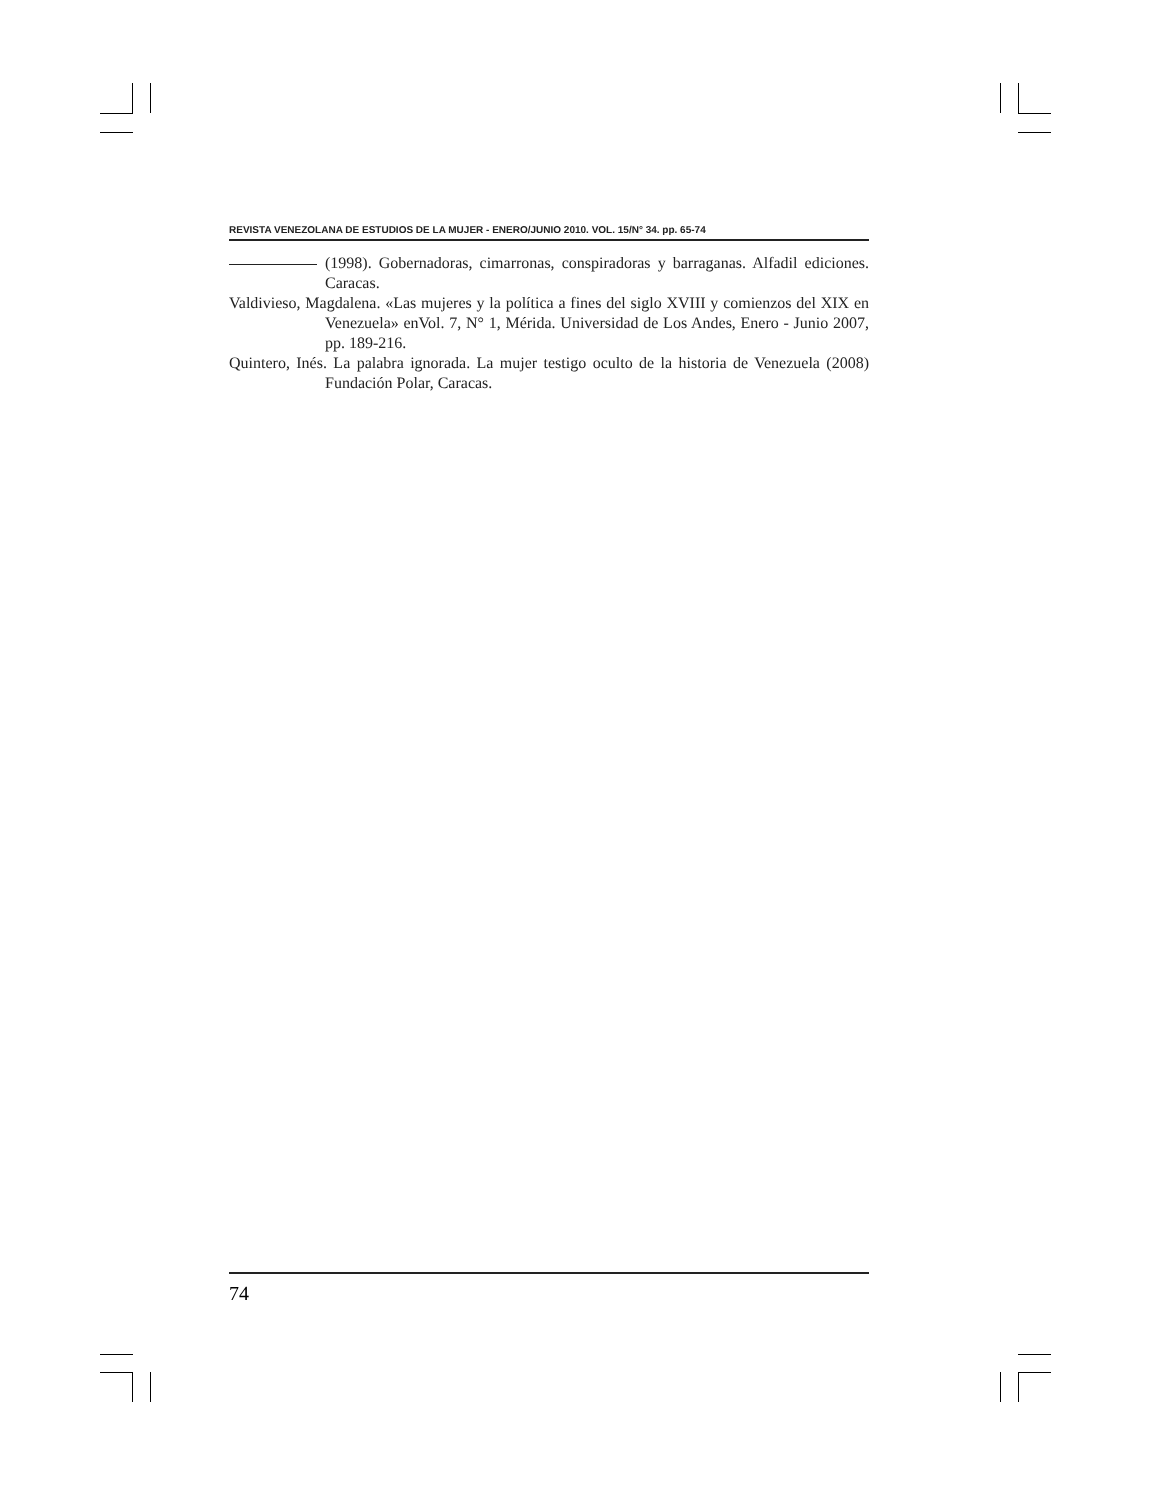REVISTA VENEZOLANA DE ESTUDIOS DE LA MUJER - ENERO/JUNIO 2010. VOL. 15/N° 34. pp. 65-74
(1998). Gobernadoras, cimarronas, conspiradoras y barraganas. Alfadil ediciones. Caracas.
Valdivieso, Magdalena. «Las mujeres y la política a fines del siglo XVIII y comienzos del XIX en Venezuela» enVol. 7, N° 1, Mérida. Universidad de Los Andes, Enero - Junio 2007, pp. 189-216.
Quintero, Inés. La palabra ignorada. La mujer testigo oculto de la historia de Venezuela (2008) Fundación Polar, Caracas.
74